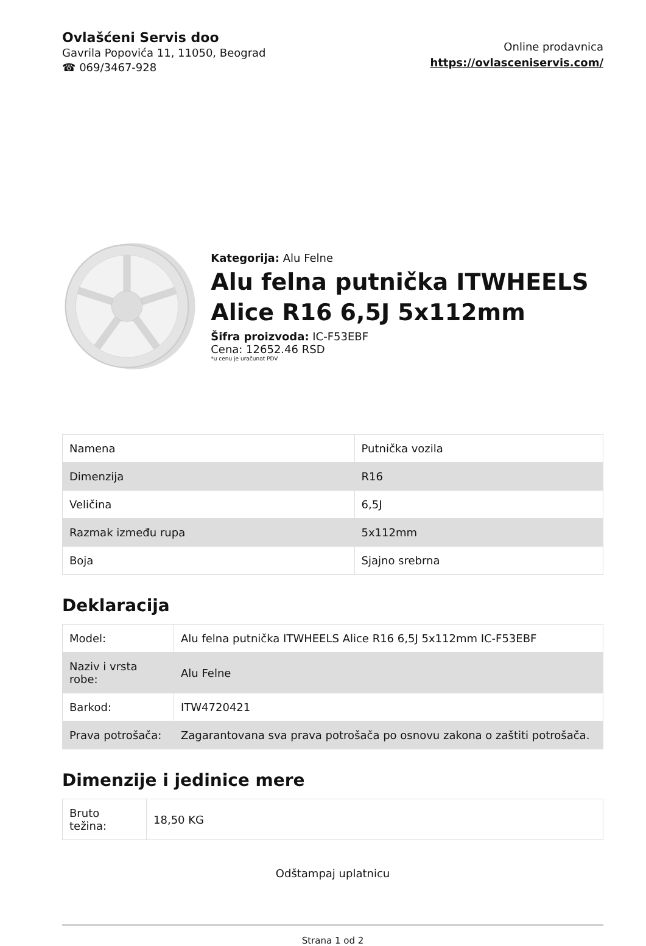Ovlašćeni Servis doo
Gavrila Popovića 11, 11050, Beograd
☎ 069/3467-928
Online prodavnica
https://ovlasceniservis.com/
Kategorija: Alu Felne
Alu felna putnička ITWHEELS Alice R16 6,5J 5x112mm
Šifra proizvoda: IC-F53EBF
Cena: 12652.46 RSD
*u cenu je uračunat PDV
| Namena | Putnička vozila |
| Dimenzija | R16 |
| Veličina | 6,5J |
| Razmak između rupa | 5x112mm |
| Boja | Sjajno srebrna |
Deklaracija
| Model: | Alu felna putnička ITWHEELS Alice R16 6,5J 5x112mm IC-F53EBF |
| Naziv i vrsta robe: | Alu Felne |
| Barkod: | ITW4720421 |
| Prava potrošača: | Zagarantovana sva prava potrošača po osnovu zakona o zaštiti potrošača. |
Dimenzije i jedinice mere
| Bruto težina: | 18,50 KG |
Odštampaj uplatnicu
Strana 1 od 2